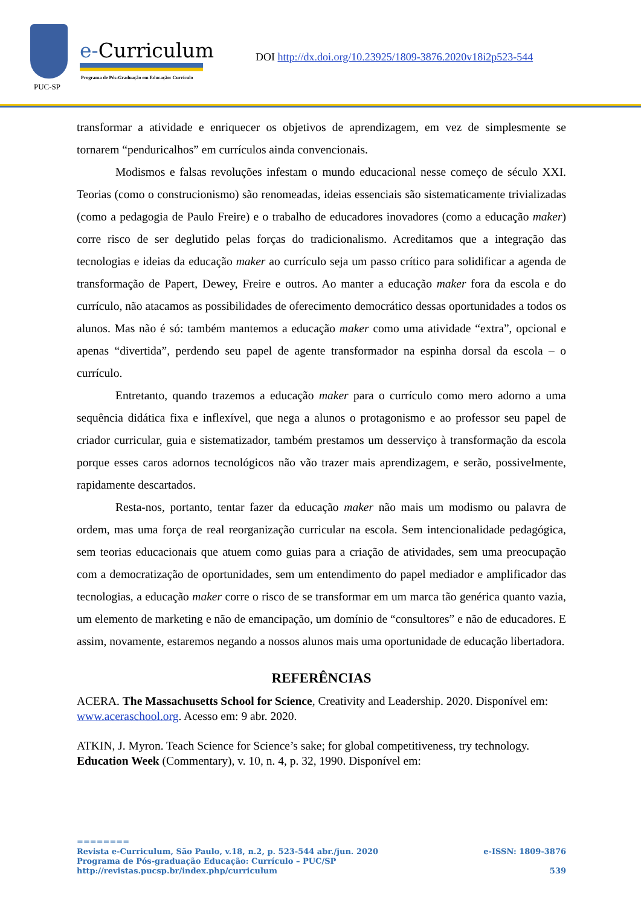PUC-SP
e-Curriculum
Programa de Pós-Graduação em Educação: Currículo
DOI http://dx.doi.org/10.23925/1809-3876.2020v18i2p523-544
transformar a atividade e enriquecer os objetivos de aprendizagem, em vez de simplesmente se tornarem “penduricalhos” em currículos ainda convencionais.
Modismos e falsas revoluções infestam o mundo educacional nesse começo de século XXI. Teorias (como o construcionismo) são renomeadas, ideias essenciais são sistematicamente trivializadas (como a pedagogia de Paulo Freire) e o trabalho de educadores inovadores (como a educação maker) corre risco de ser deglutido pelas forças do tradicionalismo. Acreditamos que a integração das tecnologias e ideias da educação maker ao currículo seja um passo crítico para solidificar a agenda de transformação de Papert, Dewey, Freire e outros. Ao manter a educação maker fora da escola e do currículo, não atacamos as possibilidades de oferecimento democrático dessas oportunidades a todos os alunos. Mas não é só: também mantemos a educação maker como uma atividade “extra”, opcional e apenas “divertida”, perdendo seu papel de agente transformador na espinha dorsal da escola – o currículo.
Entretanto, quando trazemos a educação maker para o currículo como mero adorno a uma sequência didática fixa e inflexível, que nega a alunos o protagonismo e ao professor seu papel de criador curricular, guia e sistematizador, também prestamos um desserviço à transformação da escola porque esses caros adornos tecnológicos não vão trazer mais aprendizagem, e serão, possivelmente, rapidamente descartados.
Resta-nos, portanto, tentar fazer da educação maker não mais um modismo ou palavra de ordem, mas uma força de real reorganização curricular na escola. Sem intencionalidade pedagógica, sem teorias educacionais que atuem como guias para a criação de atividades, sem uma preocupação com a democratização de oportunidades, sem um entendimento do papel mediador e amplificador das tecnologias, a educação maker corre o risco de se transformar em um marca tão genérica quanto vazia, um elemento de marketing e não de emancipação, um domínio de “consultores” e não de educadores. E assim, novamente, estaremos negando a nossos alunos mais uma oportunidade de educação libertadora.
REFERÊNCIAS
ACERA. The Massachusetts School for Science, Creativity and Leadership. 2020. Disponível em: www.aceraschool.org. Acesso em: 9 abr. 2020.
ATKIN, J. Myron. Teach Science for Science’s sake; for global competitiveness, try technology. Education Week (Commentary), v. 10, n. 4, p. 32, 1990. Disponível em:
========
e-ISSN: 1809-3876 Revista e-Curriculum, São Paulo, v.18, n.2, p. 523-544 abr./jun. 2020
Programa de Pós-graduação Educação: Currículo – PUC/SP
539 http://revistas.pucsp.br/index.php/curriculum